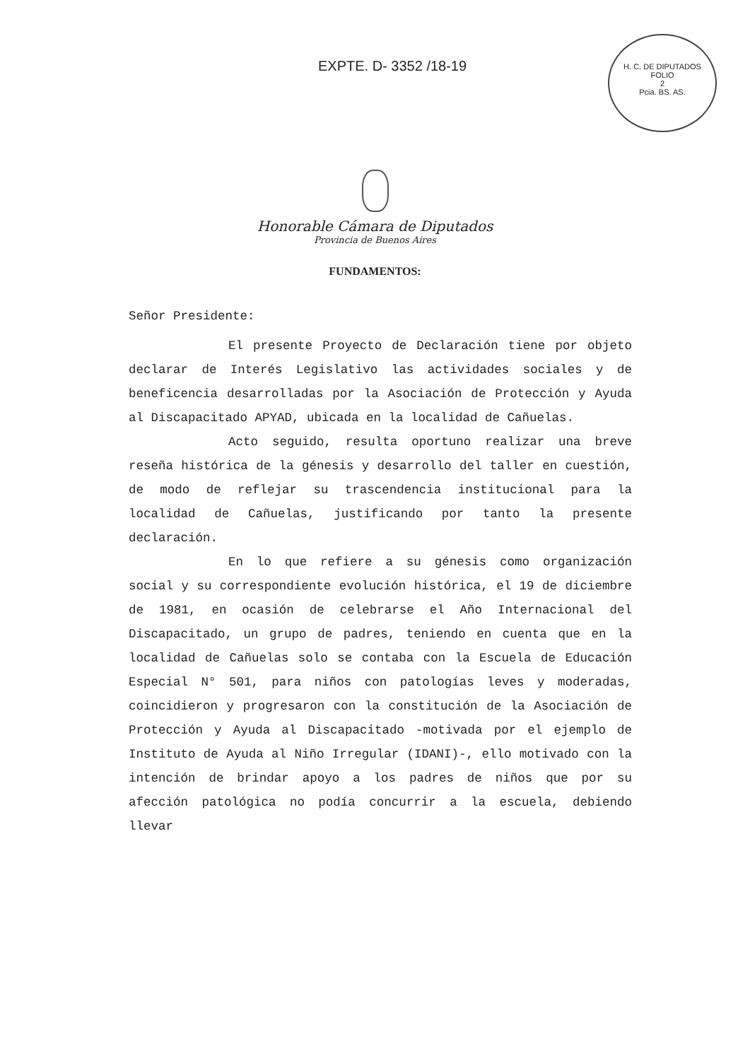EXPTE. D- 3352 /18-19
H. C. DE DIPUTADOS
FOLIO
2
Pcia. BS. AS.
Honorable Cámara de Diputados
Provincia de Buenos Aires
FUNDAMENTOS:
Señor Presidente:
El presente Proyecto de Declaración tiene por objeto declarar de Interés Legislativo las actividades sociales y de beneficencia desarrolladas por la Asociación de Protección y Ayuda al Discapacitado APYAD, ubicada en la localidad de Cañuelas.
Acto seguido, resulta oportuno realizar una breve reseña histórica de la génesis y desarrollo del taller en cuestión, de modo de reflejar su trascendencia institucional para la localidad de Cañuelas, justificando por tanto la presente declaración.
En lo que refiere a su génesis como organización social y su correspondiente evolución histórica, el 19 de diciembre de 1981, en ocasión de celebrarse el Año Internacional del Discapacitado, un grupo de padres, teniendo en cuenta que en la localidad de Cañuelas solo se contaba con la Escuela de Educación Especial N° 501, para niños con patologías leves y moderadas, coincidieron y progresaron con la constitución de la Asociación de Protección y Ayuda al Discapacitado -motivada por el ejemplo de Instituto de Ayuda al Niño Irregular (IDANI)-, ello motivado con la intención de brindar apoyo a los padres de niños que por su afección patológica no podía concurrir a la escuela, debiendo llevar